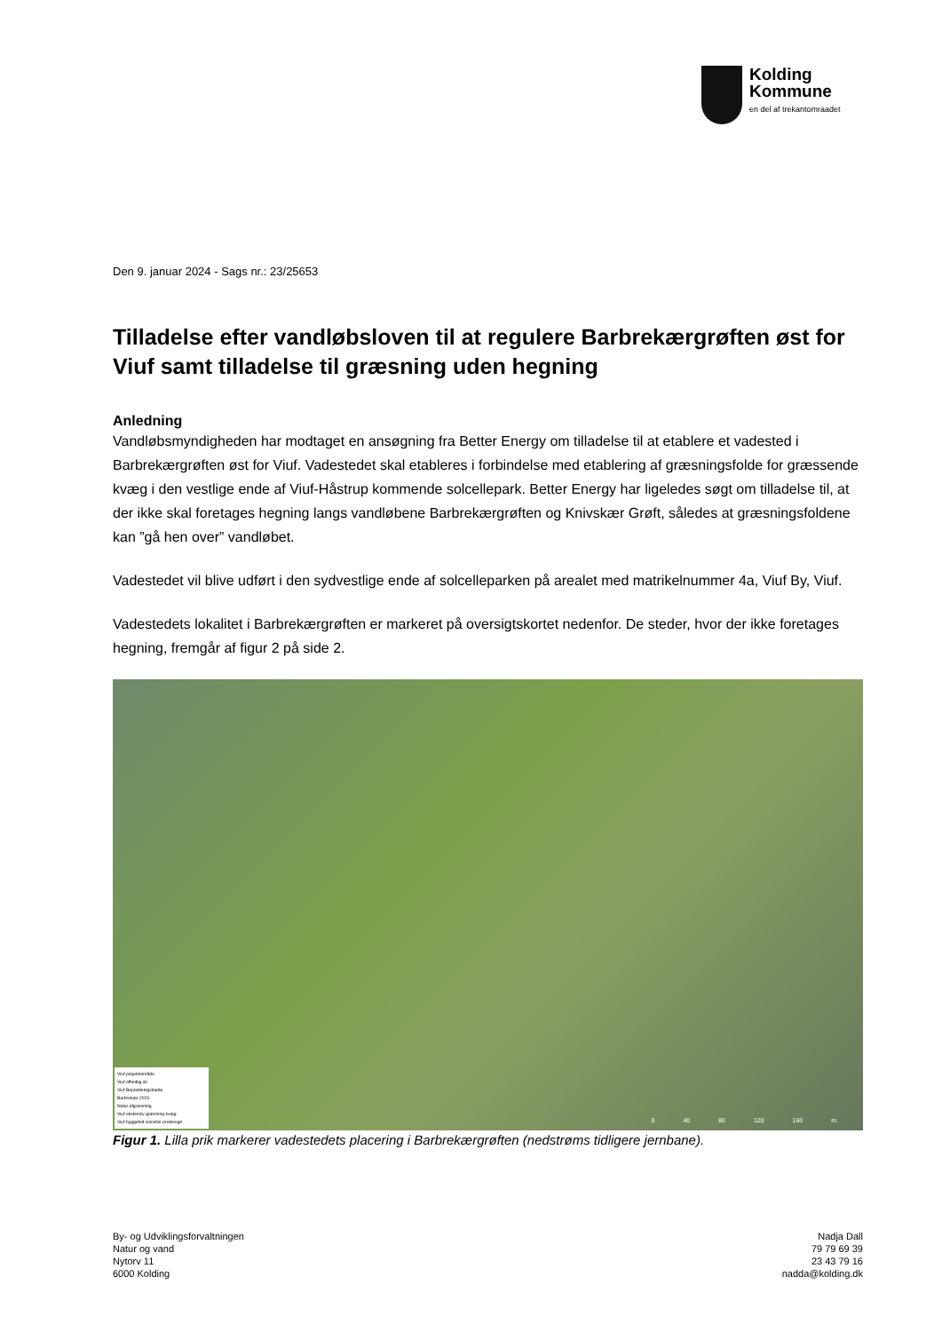Kolding
Kommune
en del af trekantomraadet
Den 9. januar 2024 - Sags nr.: 23/25653
Tilladelse efter vandløbsloven til at regulere Barbrekærgrøften øst for Viuf samt tilladelse til græsning uden hegning
Anledning
Vandløbsmyndigheden har modtaget en ansøgning fra Better Energy om tilladelse til at etablere et vadested i Barbrekærgrøften øst for Viuf. Vadestedet skal etableres i forbindelse med etablering af græsningsfolde for græssende kvæg i den vestlige ende af Viuf-Håstrup kommende solcellepark. Better Energy har ligeledes søgt om tilladelse til, at der ikke skal foretages hegning langs vandløbene Barbrekærgrøften og Knivskær Grøft, således at græsningsfoldene kan ”gå hen over” vandløbet.
Vadestedet vil blive udført i den sydvestlige ende af solcelleparken på arealet med matrikelnummer 4a, Viuf By, Viuf.
Vadestedets lokalitet i Barbrekærgrøften er markeret på oversigtskortet nedenfor. De steder, hvor der ikke foretages hegning, fremgår af figur 2 på side 2.
Viuf projektområde
Viuf offentlig sti
Viuf Beplantningsbælte
Barbrekær 2023
Natur afgræsning
Viuf ekstensiv græsning kvæg
Viuf byggefelt solceller predesign
0 40 80 120 160 m
Figur 1. Lilla prik markerer vadestedets placering i Barbrekærgrøften (nedstrøms tidligere jernbane).
By- og Udviklingsforvaltningen
Natur og vand
Nytorv 11
6000 Kolding
Nadja Dall
79 79 69 39
23 43 79 16
nadda@kolding.dk